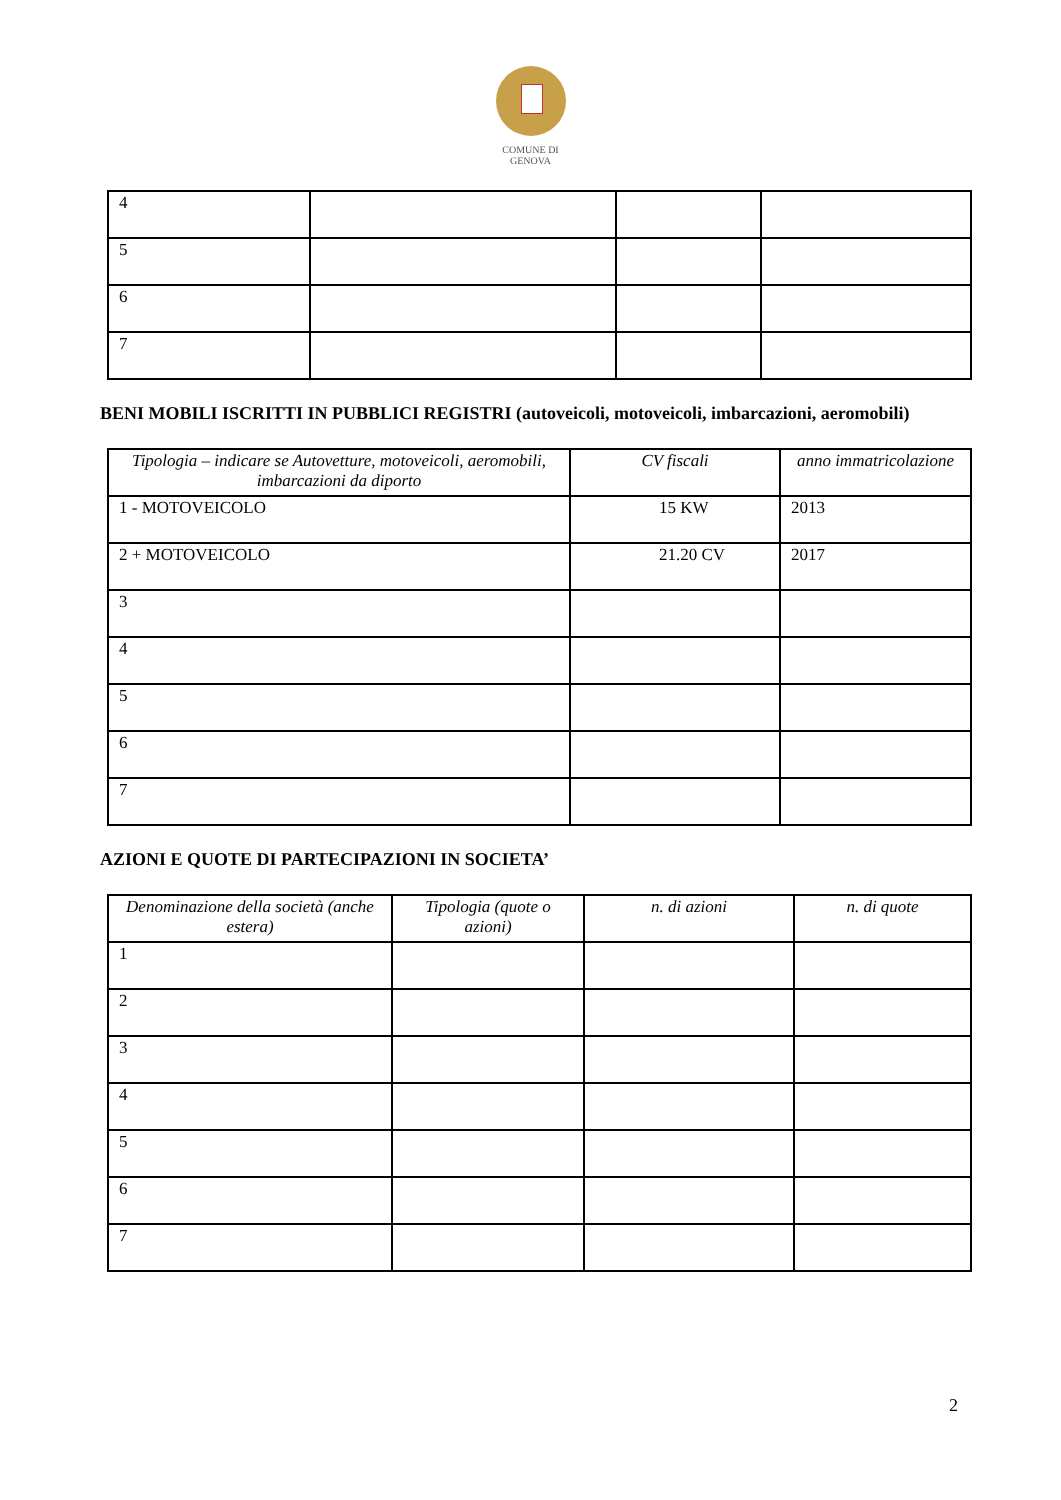COMUNE DI
GENOVA
| 4 | | | |
| 5 | | | |
| 6 | | | |
| 7 | | | |
BENI MOBILI ISCRITTI IN PUBBLICI REGISTRI (autoveicoli, motoveicoli, imbarcazioni, aeromobili)
| Tipologia – indicare se Autovetture, motoveicoli, aeromobili, imbarcazioni da diporto | CV fiscali | anno immatricolazione |
| --- | --- | --- |
| 1 - MOTOVEICOLO | 15 KW | 2013 |
| 2 + MOTOVEICOLO | 21.20 CV | 2017 |
| 3 | | |
| 4 | | |
| 5 | | |
| 6 | | |
| 7 | | |
AZIONI E QUOTE DI PARTECIPAZIONI IN SOCIETA’
| Denominazione della società (anche estera) | Tipologia (quote o azioni) | n. di azioni | n. di quote |
| --- | --- | --- | --- |
| 1 | | | |
| 2 | | | |
| 3 | | | |
| 4 | | | |
| 5 | | | |
| 6 | | | |
| 7 | | | |
2